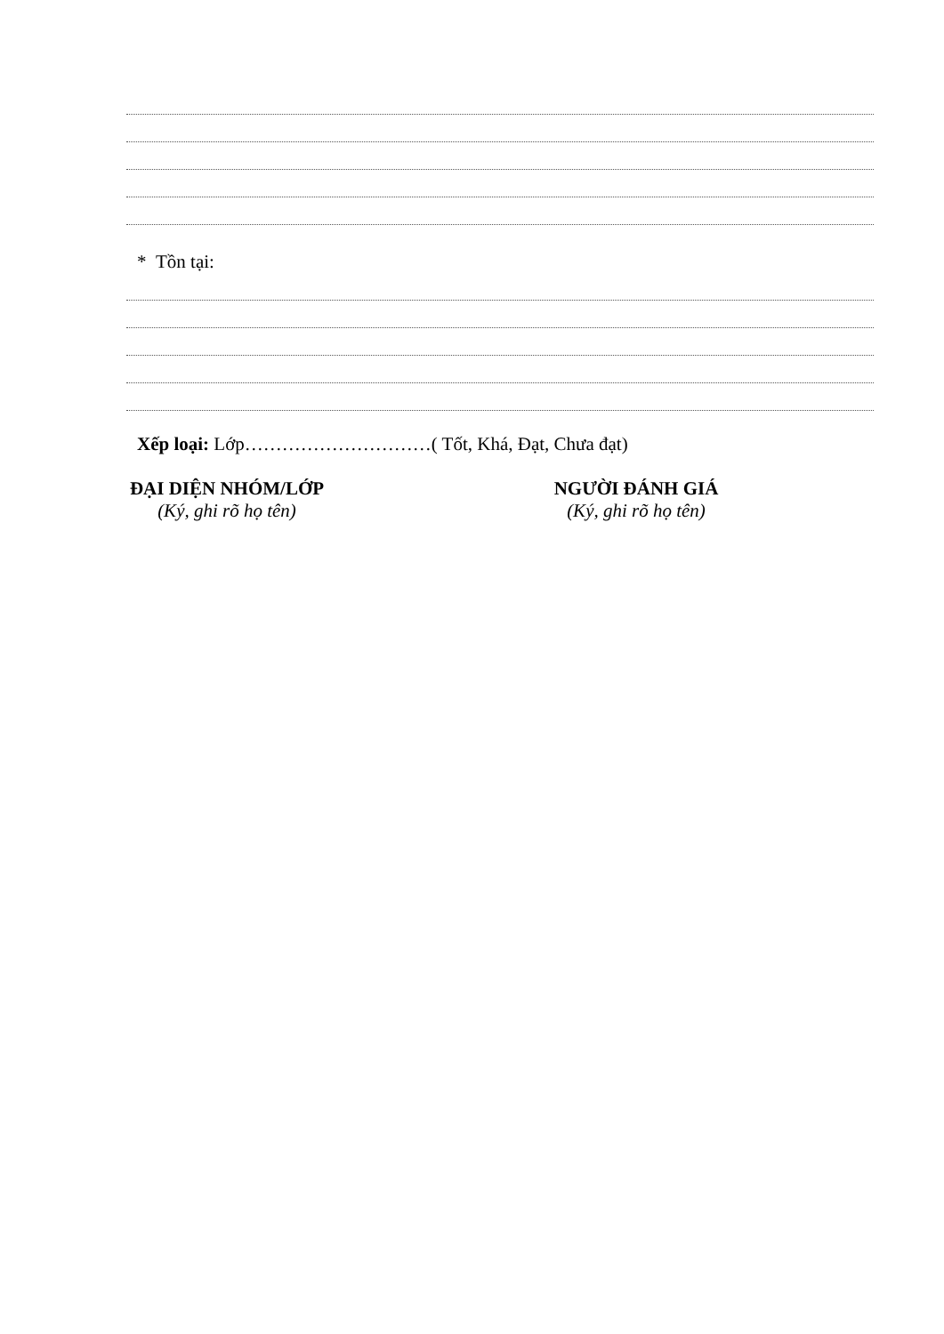* Tồn tại:
Xếp loại: Lớp…………………………( Tốt, Khá, Đạt, Chưa đạt)
ĐẠI DIỆN NHÓM/LỚP
(Ký, ghi rõ họ tên)
NGƯỜI ĐÁNH GIÁ
(Ký, ghi rõ họ tên)